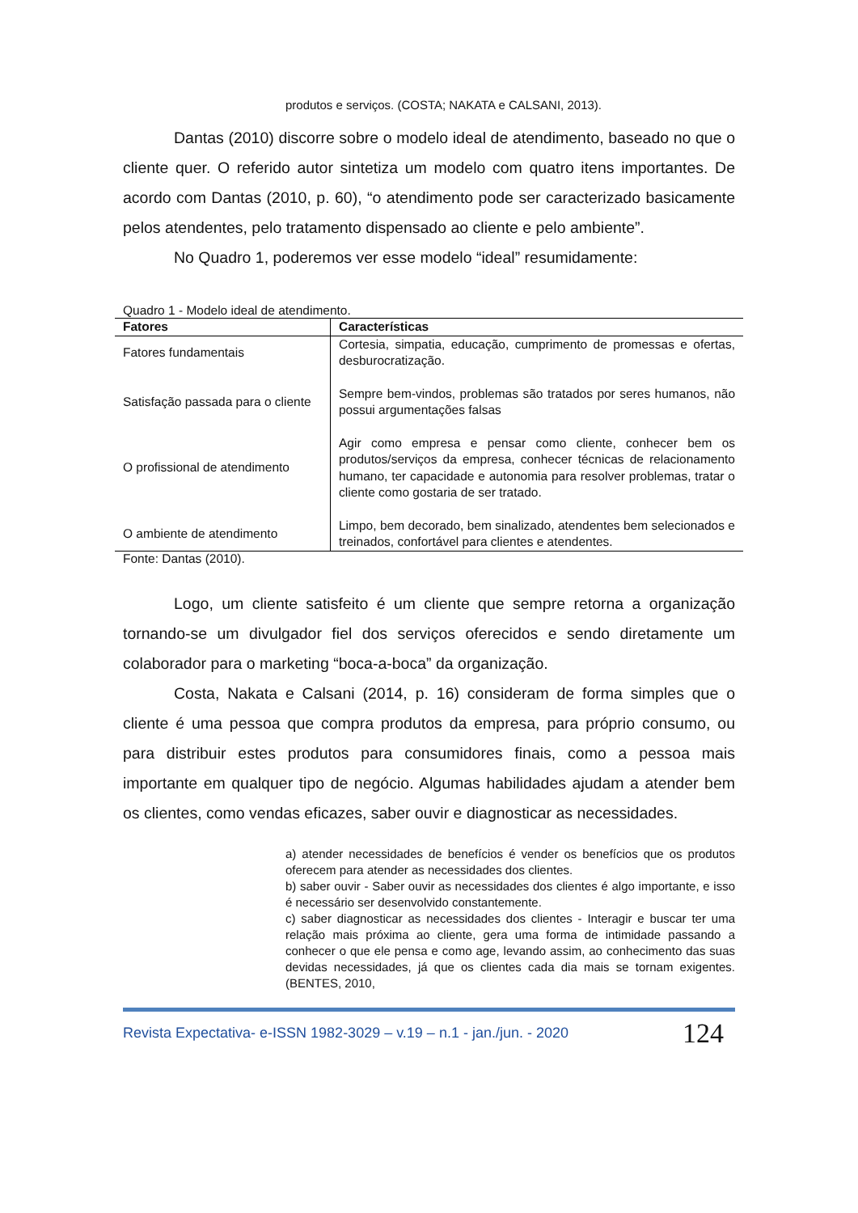produtos e serviços. (COSTA; NAKATA e CALSANI, 2013).
Dantas (2010) discorre sobre o modelo ideal de atendimento, baseado no que o cliente quer. O referido autor sintetiza um modelo com quatro itens importantes. De acordo com Dantas (2010, p. 60), “o atendimento pode ser caracterizado basicamente pelos atendentes, pelo tratamento dispensado ao cliente e pelo ambiente”.
No Quadro 1, poderemos ver esse modelo “ideal” resumidamente:
Quadro 1 - Modelo ideal de atendimento.
| Fatores | Características |
| --- | --- |
| Fatores fundamentais | Cortesia, simpatia, educação, cumprimento de promessas e ofertas, desburocratização. |
| Satisfação passada para o cliente | Sempre bem-vindos, problemas são tratados por seres humanos, não possui argumentações falsas |
| O profissional de atendimento | Agir como empresa e pensar como cliente, conhecer bem os produtos/serviços da empresa, conhecer técnicas de relacionamento humano, ter capacidade e autonomia para resolver problemas, tratar o cliente como gostaria de ser tratado. |
| O ambiente de atendimento | Limpo, bem decorado, bem sinalizado, atendentes bem selecionados e treinados, confortável para clientes e atendentes. |
Fonte: Dantas (2010).
Logo, um cliente satisfeito é um cliente que sempre retorna a organização tornando-se um divulgador fiel dos serviços oferecidos e sendo diretamente um colaborador para o marketing “boca-a-boca” da organização.
Costa, Nakata e Calsani (2014, p. 16) consideram de forma simples que o cliente é uma pessoa que compra produtos da empresa, para próprio consumo, ou para distribuir estes produtos para consumidores finais, como a pessoa mais importante em qualquer tipo de negócio. Algumas habilidades ajudam a atender bem os clientes, como vendas eficazes, saber ouvir e diagnosticar as necessidades.
a) atender necessidades de benefícios é vender os benefícios que os produtos oferecem para atender as necessidades dos clientes.
b) saber ouvir - Saber ouvir as necessidades dos clientes é algo importante, e isso é necessário ser desenvolvido constantemente.
c) saber diagnosticar as necessidades dos clientes - Interagir e buscar ter uma relação mais próxima ao cliente, gera uma forma de intimidade passando a conhecer o que ele pensa e como age, levando assim, ao conhecimento das suas devidas necessidades, já que os clientes cada dia mais se tornam exigentes. (BENTES, 2010,
Revista Expectativa- e-ISSN 1982-3029 – v.19 – n.1 - jan./jun. - 2020 124